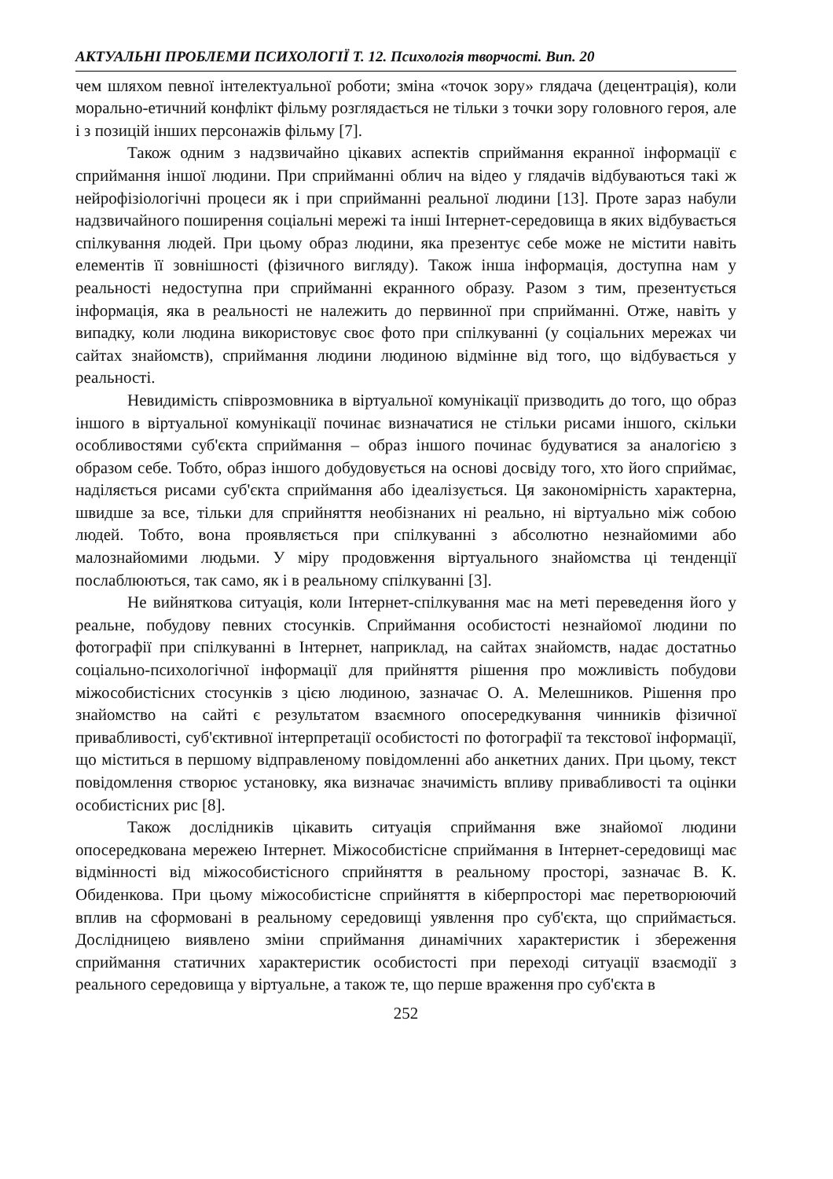АКТУАЛЬНІ ПРОБЛЕМИ ПСИХОЛОГІЇ Т. 12. Психологія творчості. Вип. 20
чем шляхом певної інтелектуальної роботи; зміна «точок зору» глядача (децентрація), коли морально-етичний конфлікт фільму розглядається не тільки з точки зору головного героя, але і з позицій інших персонажів фільму [7].
Також одним з надзвичайно цікавих аспектів сприймання екранної інформації є сприймання іншої людини. При сприйманні облич на відео у глядачів відбуваються такі ж нейрофізіологічні процеси як і при сприйманні реальної людини [13]. Проте зараз набули надзвичайного поширення соціальні мережі та інші Інтернет-середовища в яких відбувається спілкування людей. При цьому образ людини, яка презентує себе може не містити навіть елементів її зовнішності (фізичного вигляду). Також інша інформація, доступна нам у реальності недоступна при сприйманні екранного образу. Разом з тим, презентується інформація, яка в реальності не належить до первинної при сприйманні. Отже, навіть у випадку, коли людина використовує своє фото при спілкуванні (у соціальних мережах чи сайтах знайомств), сприймання людини людиною відмінне від того, що відбувається у реальності.
Невидимість співрозмовника в віртуальної комунікації призводить до того, що образ іншого в віртуальної комунікації починає визначатися не стільки рисами іншого, скільки особливостями суб'єкта сприймання – образ іншого починає будуватися за аналогією з образом себе. Тобто, образ іншого добудовується на основі досвіду того, хто його сприймає, наділяється рисами суб'єкта сприймання або ідеалізується. Ця закономірність характерна, швидше за все, тільки для сприйняття необізнаних ні реально, ні віртуально між собою людей. Тобто, вона проявляється при спілкуванні з абсолютно незнайомими або малознайомими людьми. У міру продовження віртуального знайомства ці тенденції послаблюються, так само, як і в реальному спілкуванні [3].
Не вийняткова ситуація, коли Інтернет-спілкування має на меті переведення його у реальне, побудову певних стосунків. Сприймання особистості незнайомої людини по фотографії при спілкуванні в Інтернет, наприклад, на сайтах знайомств, надає достатньо соціально-психологічної інформації для прийняття рішення про можливість побудови міжособистісних стосунків з цією людиною, зазначає О. А. Мелешников. Рішення про знайомство на сайті є результатом взаємного опосередкування чинників фізичної привабливості, суб'єктивної інтерпретації особистості по фотографії та текстової інформації, що міститься в першому відправленому повідомленні або анкетних даних. При цьому, текст повідомлення створює установку, яка визначає значимість впливу привабливості та оцінки особистісних рис [8].
Також дослідників цікавить ситуація сприймання вже знайомої людини опосередкована мережею Інтернет. Міжособистісне сприймання в Інтернет-середовищі має відмінності від міжособистісного сприйняття в реальному просторі, зазначає В. К. Обиденкова. При цьому міжособистісне сприйняття в кіберпросторі має перетворюючий вплив на сформовані в реальному середовищі уявлення про суб'єкта, що сприймається. Дослідницею виявлено зміни сприймання динамічних характеристик і збереження сприймання статичних характеристик особистості при переході ситуації взаємодії з реального середовища у віртуальне, а також те, що перше враження про суб'єкта в
252